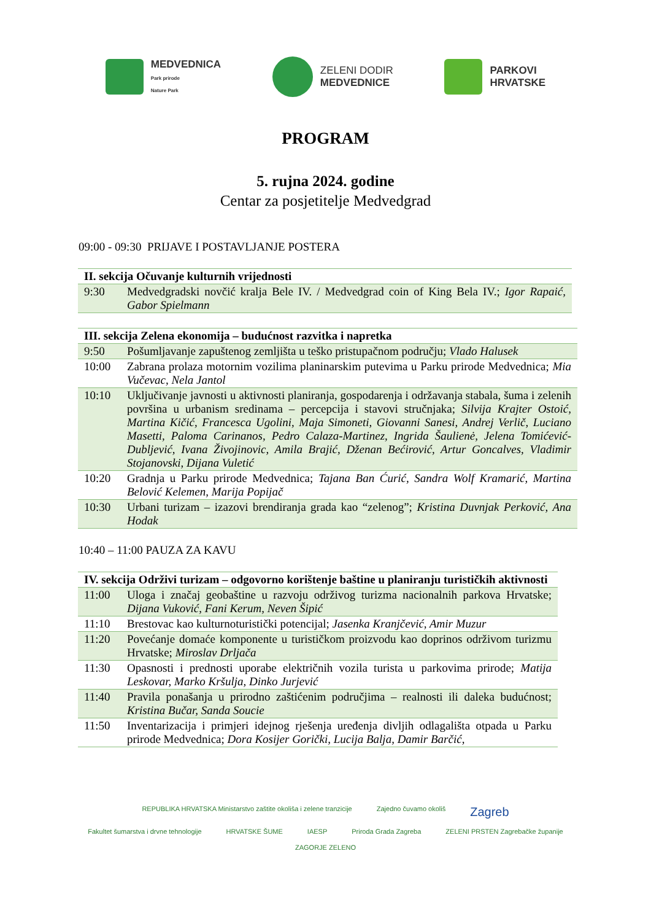MEDVEDNICA
Park prirode
Nature Park
ZELENI DODIR
MEDVEDNICE
PARKOVI
HRVATSKE
PROGRAM
5. rujna 2024. godine
Centar za posjetitelje Medvedgrad
09:00 - 09:30 PRIJAVE I POSTAVLJANJE POSTERA
| II. sekcija Očuvanje kulturnih vrijednosti | |
| --- | --- |
| 9:30 | Medvedgradski novčić kralja Bele IV. / Medvedgrad coin of King Bela IV.; Igor Rapaić, Gabor Spielmann |
| III. sekcija Zelena ekonomija – budućnost razvitka i napretka | |
| --- | --- |
| 9:50 | Pošumljavanje zapuštenog zemljišta u teško pristupačnom području; Vlado Halusek |
| 10:00 | Zabrana prolaza motornim vozilima planinarskim putevima u Parku prirode Medvednica; Mia Vučevac, Nela Jantol |
| 10:10 | Uključivanje javnosti u aktivnosti planiranja, gospodarenja i održavanja stabala, šuma i zelenih površina u urbanism sredinama – percepcija i stavovi stručnjaka; Silvija Krajter Ostoić, Martina Kičić, Francesca Ugolini, Maja Simoneti, Giovanni Sanesi, Andrej Verlič, Luciano Masetti, Paloma Carinanos, Pedro Calaza-Martinez, Ingrida Šaulienė, Jelena Tomićević-Dubljević, Ivana Živojinovic, Amila Brajić, Dženan Bećirović, Artur Goncalves, Vladimir Stojanovski, Dijana Vuletić |
| 10:20 | Gradnja u Parku prirode Medvednica; Tajana Ban Ćurić, Sandra Wolf Kramarić, Martina Belović Kelemen, Marija Popijač |
| 10:30 | Urbani turizam – izazovi brendiranja grada kao “zelenog”; Kristina Duvnjak Perković, Ana Hodak |
10:40 – 11:00 PAUZA ZA KAVU
| IV. sekcija Održivi turizam – odgovorno korištenje baštine u planiranju turističkih aktivnosti | |
| --- | --- |
| 11:00 | Uloga i značaj geobaštine u razvoju održivog turizma nacionalnih parkova Hrvatske; Dijana Vuković, Fani Kerum, Neven Šipić |
| 11:10 | Brestovac kao kulturnoturistički potencijal; Jasenka Kranjčević, Amir Muzur |
| 11:20 | Povećanje domaće komponente u turističkom proizvodu kao doprinos održivom turizmu Hrvatske; Miroslav Drljača |
| 11:30 | Opasnosti i prednosti uporabe električnih vozila turista u parkovima prirode; Matija Leskovar, Marko Kršulja, Dinko Jurjević |
| 11:40 | Pravila ponašanja u prirodno zaštićenim područjima – realnosti ili daleka budućnost; Kristina Bučar, Sanda Soucie |
| 11:50 | Inventarizacija i primjeri idejnog rješenja uređenja divljih odlagališta otpada u Parku prirode Medvednica; Dora Kosijer Gorički, Lucija Balja, Damir Barčić, |
REPUBLIKA HRVATSKA Ministarstvo zaštite okoliša i zelene tranzicije Zajedno čuvamo okoliš Zagreb Fakultet šumarstva i drvne tehnologije HRVATSKE ŠUME IAESP Priroda Grada Zagreba ZELENI PRSTEN Zagrebačke županije ZAGORJE ZELENO